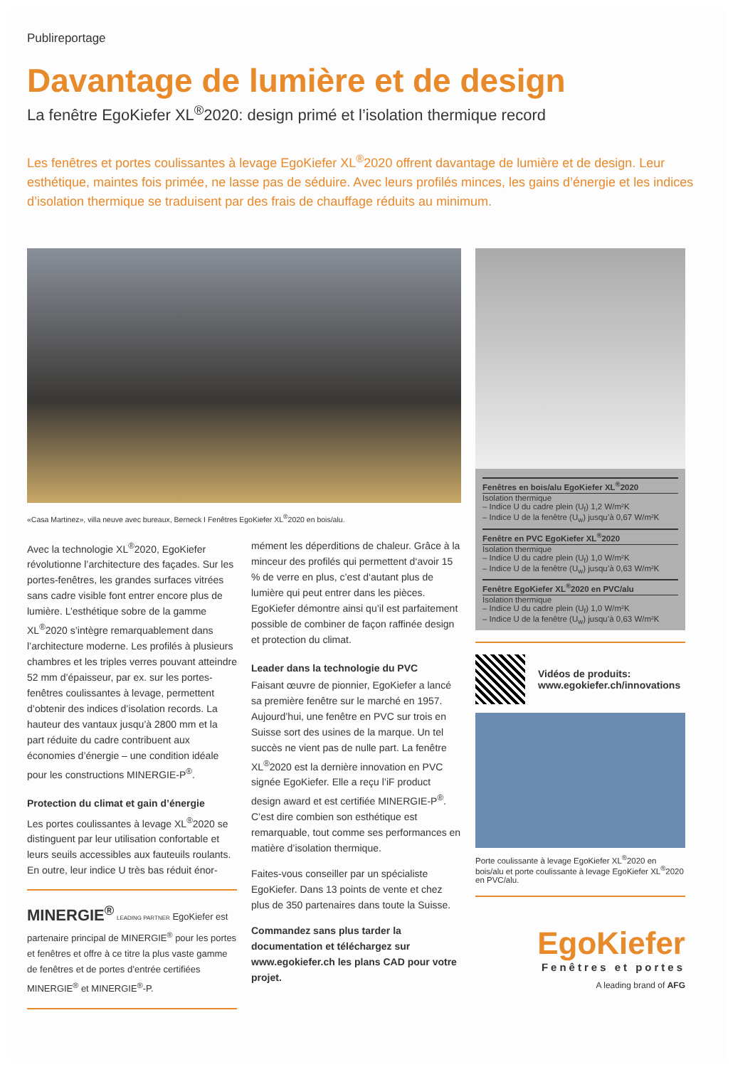Publireportage
Davantage de lumière et de design
La fenêtre EgoKiefer XL<sup>®</sup>2020: design primé et l’isolation thermique record
Les fenêtres et portes coulissantes à levage EgoKiefer XL<sup>®</sup>2020 offrent davantage de lumière et de design. Leur esthétique, maintes fois primée, ne lasse pas de séduire. Avec leurs profilés minces, les gains d’énergie et les indices d’isolation thermique se traduisent par des frais de chauffage réduits au minimum.
«Casa Martinez», villa neuve avec bureaux, Berneck I Fenêtres EgoKiefer XL<sup>®</sup>2020 en bois/alu.
Avec la technologie XL<sup>®</sup>2020, EgoKiefer révolutionne l’architecture des façades. Sur les portes-fenêtres, les grandes surfaces vitrées sans cadre visible font entrer encore plus de lumière. L’esthétique sobre de la gamme XL<sup>®</sup>2020 s’intègre remarquablement dans l’architecture moderne. Les profilés à plusieurs chambres et les triples verres pouvant atteindre 52 mm d’épaisseur, par ex. sur les portes-fenêtres coulissantes à levage, permettent d’obtenir des indices d’isolation records. La hauteur des vantaux jusqu’à 2800 mm et la part réduite du cadre contribuent aux économies d’énergie – une condition idéale pour les constructions MINERGIE-P<sup>®</sup>.
Protection du climat et gain d’énergie
Les portes coulissantes à levage XL<sup>®</sup>2020 se distinguent par leur utilisation confortable et leurs seuils accessibles aux fauteuils roulants. En outre, leur indice U très bas réduit énor-
MINERGIE<sup>®</sup> LEADING PARTNER EgoKiefer est partenaire principal de MINERGIE<sup>®</sup> pour les portes et fenêtres et offre à ce titre la plus vaste gamme de fenêtres et de portes d’entrée certifiées MINERGIE<sup>®</sup> et MINERGIE<sup>®</sup>-P.
mément les déperditions de chaleur. Grâce à la minceur des profilés qui permettent d‘avoir 15 % de verre en plus, c’est d‘autant plus de lumière qui peut entrer dans les pièces. EgoKiefer démontre ainsi qu’il est parfaitement possible de combiner de façon raffinée design et protection du climat.
Leader dans la technologie du PVC
Faisant œuvre de pionnier, EgoKiefer a lancé sa première fenêtre sur le marché en 1957. Aujourd’hui, une fenêtre en PVC sur trois en Suisse sort des usines de la marque. Un tel succès ne vient pas de nulle part. La fenêtre XL<sup>®</sup>2020 est la dernière innovation en PVC signée EgoKiefer. Elle a reçu l’iF product design award et est certifiée MINERGIE-P<sup>®</sup>. C’est dire combien son esthétique est remarquable, tout comme ses performances en matière d’isolation thermique.
Faites-vous conseiller par un spécialiste EgoKiefer. Dans 13 points de vente et chez plus de 350 partenaires dans toute la Suisse.
Commandez sans plus tarder la documentation et téléchargez sur www.egokiefer.ch les plans CAD pour votre projet.
Fenêtres en bois/alu EgoKiefer XL<sup>®</sup>2020
Isolation thermique
– Indice U du cadre plein (U<sub>f</sub>) 1,2 W/m²K
– Indice U de la fenêtre (U<sub>w</sub>) jusqu’à 0,67 W/m²K
Fenêtre en PVC EgoKiefer XL<sup>®</sup>2020
Isolation thermique
– Indice U du cadre plein (U<sub>f</sub>) 1,0 W/m²K
– Indice U de la fenêtre (U<sub>w</sub>) jusqu’à 0,63 W/m²K
Fenêtre EgoKiefer XL<sup>®</sup>2020 en PVC/alu
Isolation thermique
– Indice U du cadre plein (U<sub>f</sub>) 1,0 W/m²K
– Indice U de la fenêtre (U<sub>w</sub>) jusqu’à 0,63 W/m²K
Vidéos de produits:
www.egokiefer.ch/innovations
Porte coulissante à levage EgoKiefer XL<sup>®</sup>2020 en bois/alu et porte coulissante à levage EgoKiefer XL<sup>®</sup>2020 en PVC/alu.
EgoKiefer
Fenêtres et portes
A leading brand of AFG